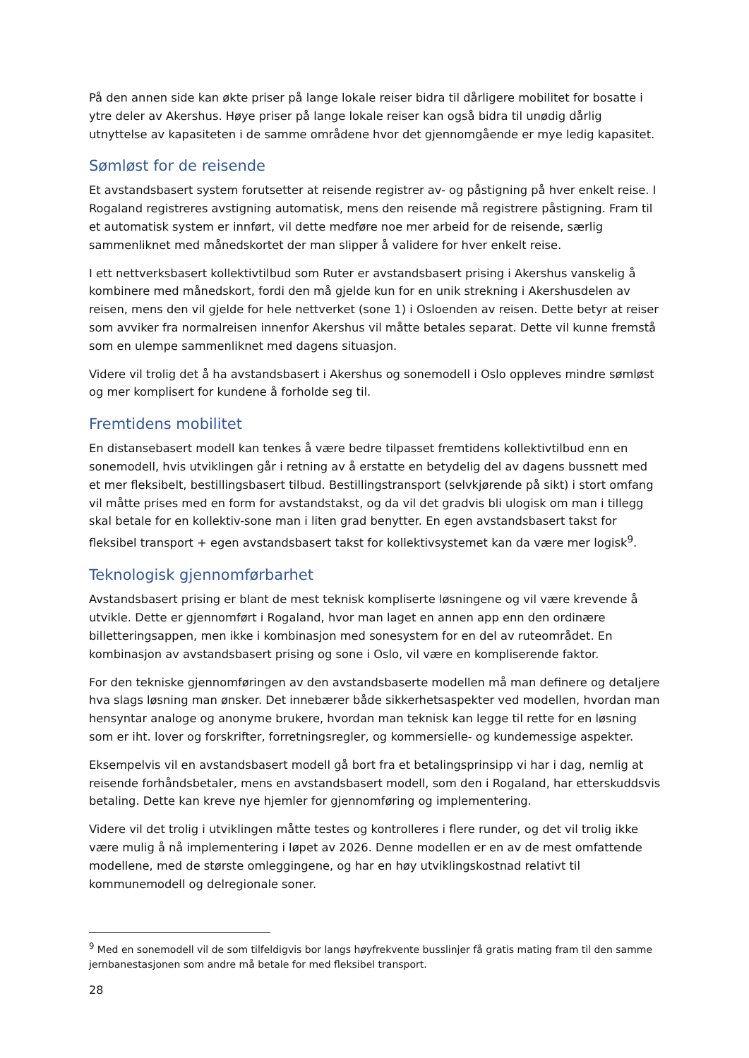På den annen side kan økte priser på lange lokale reiser bidra til dårligere mobilitet for bosatte i ytre deler av Akershus. Høye priser på lange lokale reiser kan også bidra til unødig dårlig utnyttelse av kapasiteten i de samme områdene hvor det gjennomgående er mye ledig kapasitet.
Sømløst for de reisende
Et avstandsbasert system forutsetter at reisende registrer av- og påstigning på hver enkelt reise. I Rogaland registreres avstigning automatisk, mens den reisende må registrere påstigning. Fram til et automatisk system er innført, vil dette medføre noe mer arbeid for de reisende, særlig sammenliknet med månedskortet der man slipper å validere for hver enkelt reise.
I ett nettverksbasert kollektivtilbud som Ruter er avstandsbasert prising i Akershus vanskelig å kombinere med månedskort, fordi den må gjelde kun for en unik strekning i Akershusdelen av reisen, mens den vil gjelde for hele nettverket (sone 1) i Osloenden av reisen. Dette betyr at reiser som avviker fra normalreisen innenfor Akershus vil måtte betales separat. Dette vil kunne fremstå som en ulempe sammenliknet med dagens situasjon.
Videre vil trolig det å ha avstandsbasert i Akershus og sonemodell i Oslo oppleves mindre sømløst og mer komplisert for kundene å forholde seg til.
Fremtidens mobilitet
En distansebasert modell kan tenkes å være bedre tilpasset fremtidens kollektivtilbud enn en sonemodell, hvis utviklingen går i retning av å erstatte en betydelig del av dagens bussnett med et mer fleksibelt, bestillingsbasert tilbud. Bestillingstransport (selvkjørende på sikt) i stort omfang vil måtte prises med en form for avstandstakst, og da vil det gradvis bli ulogisk om man i tillegg skal betale for en kollektiv-sone man i liten grad benytter. En egen avstandsbasert takst for fleksibel transport + egen avstandsbasert takst for kollektivsystemet kan da være mer logisk<sup>9</sup>.
Teknologisk gjennomførbarhet
Avstandsbasert prising er blant de mest teknisk kompliserte løsningene og vil være krevende å utvikle. Dette er gjennomført i Rogaland, hvor man laget en annen app enn den ordinære billetteringsappen, men ikke i kombinasjon med sonesystem for en del av ruteområdet. En kombinasjon av avstandsbasert prising og sone i Oslo, vil være en kompliserende faktor.
For den tekniske gjennomføringen av den avstandsbaserte modellen må man definere og detaljere hva slags løsning man ønsker. Det innebærer både sikkerhetsaspekter ved modellen, hvordan man hensyntar analoge og anonyme brukere, hvordan man teknisk kan legge til rette for en løsning som er iht. lover og forskrifter, forretningsregler, og kommersielle- og kundemessige aspekter.
Eksempelvis vil en avstandsbasert modell gå bort fra et betalingsprinsipp vi har i dag, nemlig at reisende forhåndsbetaler, mens en avstandsbasert modell, som den i Rogaland, har etterskuddsvis betaling. Dette kan kreve nye hjemler for gjennomføring og implementering.
Videre vil det trolig i utviklingen måtte testes og kontrolleres i flere runder, og det vil trolig ikke være mulig å nå implementering i løpet av 2026. Denne modellen er en av de mest omfattende modellene, med de største omleggingene, og har en høy utviklingskostnad relativt til kommunemodell og delregionale soner.
<sup>9</sup> Med en sonemodell vil de som tilfeldigvis bor langs høyfrekvente busslinjer få gratis mating fram til den samme jernbanestasjonen som andre må betale for med fleksibel transport.
28